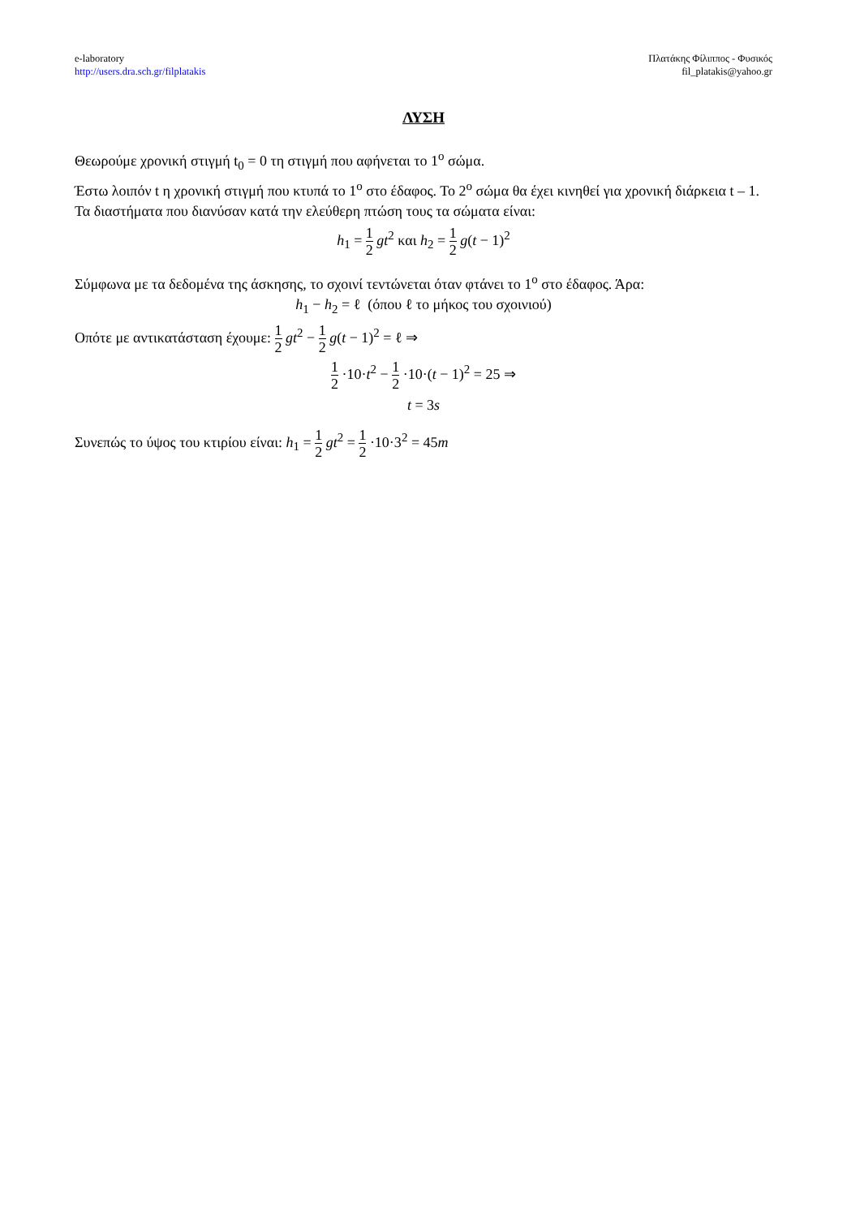e-laboratory
http://users.dra.sch.gr/filplatakis
Πλατάκης Φίλιππος - Φυσικός
fil_platakis@yahoo.gr
ΛΥΣΗ
Θεωρούμε χρονική στιγμή t<sub>0</sub> = 0 τη στιγμή που αφήνεται το 1<sup>ο</sup> σώμα.
Έστω λοιπόν t η χρονική στιγμή που κτυπά το 1<sup>ο</sup> στο έδαφος. Το 2<sup>ο</sup> σώμα θα έχει κινηθεί για χρονική διάρκεια t – 1.
Τα διαστήματα που διανύσαν κατά την ελεύθερη πτώση τους τα σώματα είναι:
h<sub>1</sub> = 1 2 gt<sup>2</sup> και h<sub>2</sub> = 1 2 g(t − 1)<sup>2</sup>
Σύμφωνα με τα δεδομένα της άσκησης, το σχοινί τεντώνεται όταν φτάνει το 1<sup>ο</sup> στο έδαφος. Άρα:
h<sub>1</sub> − h<sub>2</sub> = ℓ (όπου ℓ το μήκος του σχοινιού)
Οπότε με αντικατάσταση έχουμε: 1 2 gt<sup>2</sup> − 1 2 g(t − 1)<sup>2</sup> = ℓ ⇒
1 2 ·10·t<sup>2</sup> − 1 2 ·10·(t − 1)<sup>2</sup> = 25 ⇒
t = 3s
Συνεπώς το ύψος του κτιρίου είναι: h<sub>1</sub> = 1 2 gt<sup>2</sup> = 1 2 ·10·3<sup>2</sup> = 45m